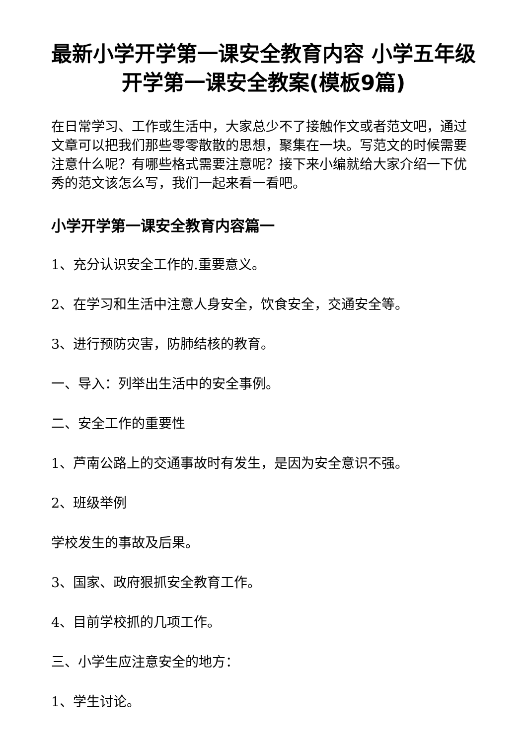最新小学开学第一课安全教育内容 小学五年级开学第一课安全教案(模板9篇)
在日常学习、工作或生活中，大家总少不了接触作文或者范文吧，通过文章可以把我们那些零零散散的思想，聚集在一块。写范文的时候需要注意什么呢？有哪些格式需要注意呢？接下来小编就给大家介绍一下优秀的范文该怎么写，我们一起来看一看吧。
小学开学第一课安全教育内容篇一
1、充分认识安全工作的.重要意义。
2、在学习和生活中注意人身安全，饮食安全，交通安全等。
3、进行预防灾害，防肺结核的教育。
一、导入：列举出生活中的安全事例。
二、安全工作的重要性
1、芦南公路上的交通事故时有发生，是因为安全意识不强。
2、班级举例
学校发生的事故及后果。
3、国家、政府狠抓安全教育工作。
4、目前学校抓的几项工作。
三、小学生应注意安全的地方：
1、学生讨论。